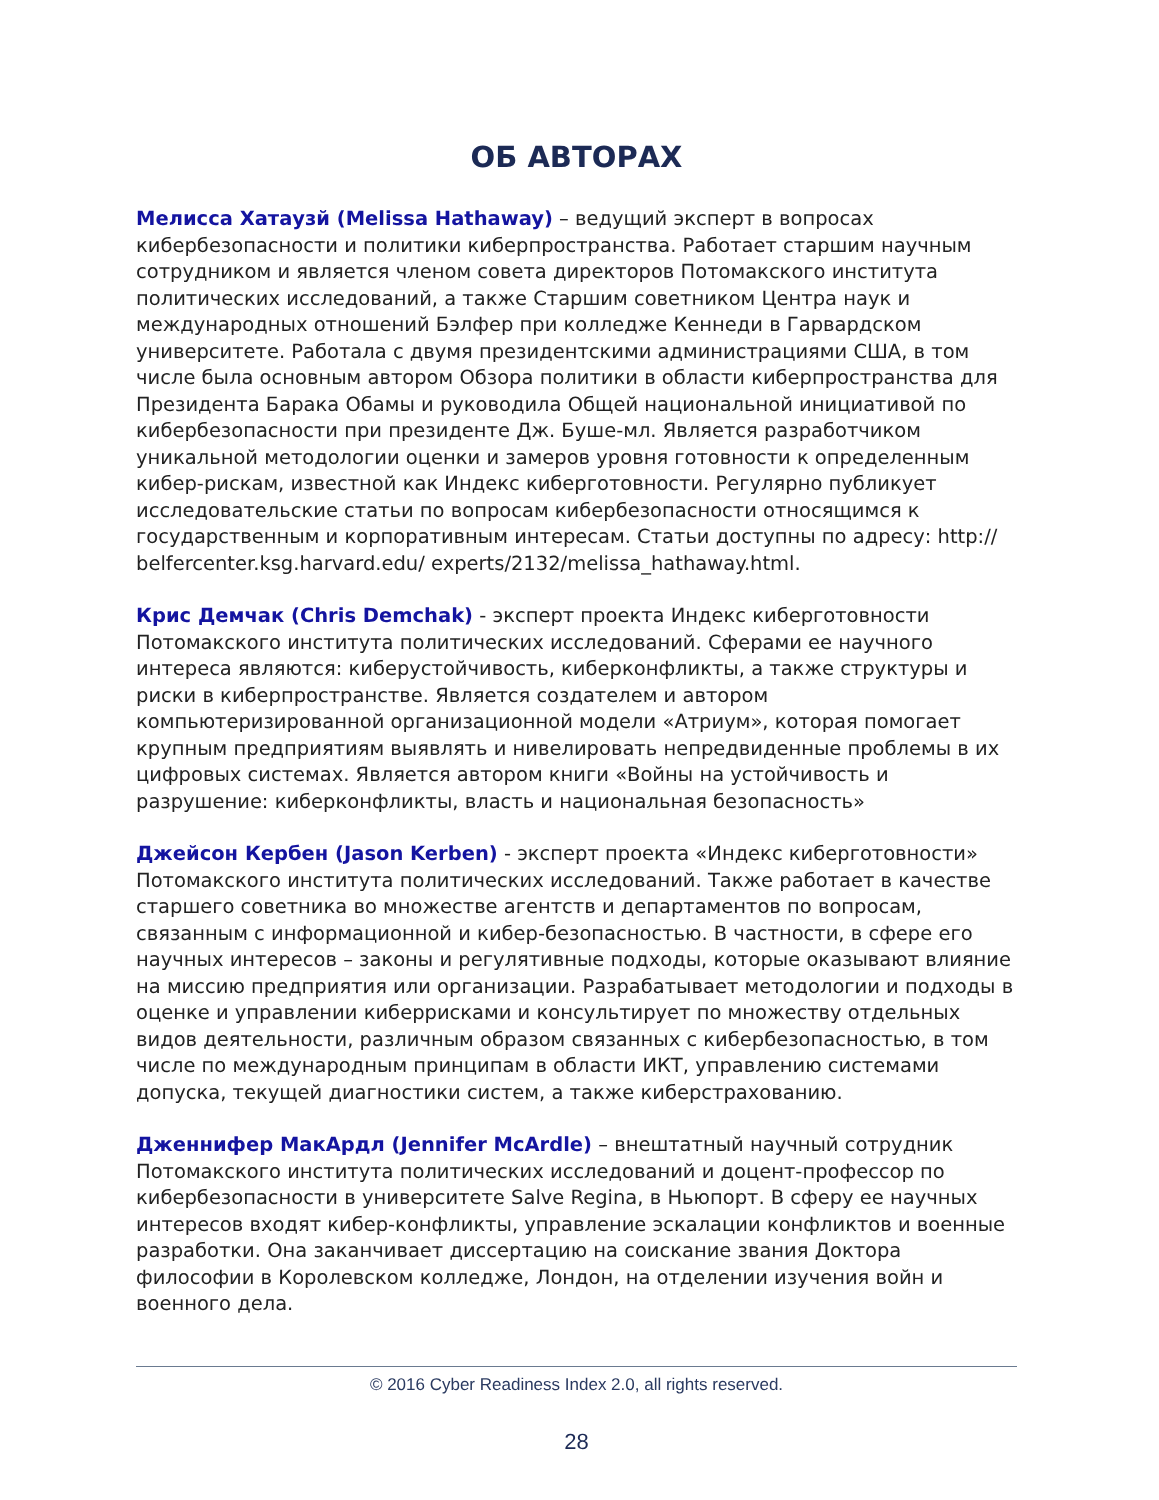ОБ АВТОРАХ
Мелисса Хатаузй (Melissa Hathaway) – ведущий эксперт в вопросах кибербезопасности и политики киберпространства. Работает старшим научным сотрудником и является членом совета директоров Потомакского института политических исследований, а также Старшим советником Центра наук и международных отношений Бэлфер при колледже Кеннеди в Гарвардском университете. Работала с двумя президентскими администрациями США, в том числе была основным автором Обзора политики в области киберпространства для Президента Барака Обамы и руководила Общей национальной инициативой по кибербезопасности при президенте Дж. Буше-мл. Является разработчиком уникальной методологии оценки и замеров уровня готовности к определенным кибер-рискам, известной как Индекс киберготовности. Регулярно публикует исследовательские статьи по вопросам кибербезопасности относящимся к государственным и корпоративным интересам. Статьи доступны по адресу: http:// belfercenter.ksg.harvard.edu/ experts/2132/melissa_hathaway.html.
Крис Демчак (Chris Demchak) - эксперт проекта Индекс киберготовности Потомакского института политических исследований. Сферами ее научного интереса являются: киберустойчивость, киберконфликты, а также структуры и риски в киберпространстве. Является создателем и автором компьютеризированной организационной модели «Атриум», которая помогает крупным предприятиям выявлять и нивелировать непредвиденные проблемы в их цифровых системах. Является автором книги «Войны на устойчивость и разрушение: киберконфликты, власть и национальная безопасность»
Джейсон Кербен (Jason Kerben) - эксперт проекта «Индекс киберготовности» Потомакского института политических исследований. Также работает в качестве старшего советника во множестве агентств и департаментов по вопросам, связанным с информационной и кибер-безопасностью. В частности, в сфере его научных интересов – законы и регулятивные подходы, которые оказывают влияние на миссию предприятия или организации. Разрабатывает методологии и подходы в оценке и управлении киберрисками и консультирует по множеству отдельных видов деятельности, различным образом связанных с кибербезопасностью, в том числе по международным принципам в области ИКТ, управлению системами допуска, текущей диагностики систем, а также киберстрахованию.
Дженнифер МакАрдл (Jennifer McArdle) – внештатный научный сотрудник Потомакского института политических исследований и доцент-профессор по кибербезопасности в университете Salve Regina, в Ньюпорт. В сферу ее научных интересов входят кибер-конфликты, управление эскалации конфликтов и военные разработки. Она заканчивает диссертацию на соискание звания Доктора философии в Королевском колледже, Лондон, на отделении изучения войн и военного дела.
© 2016 Cyber Readiness Index 2.0, all rights reserved.
28